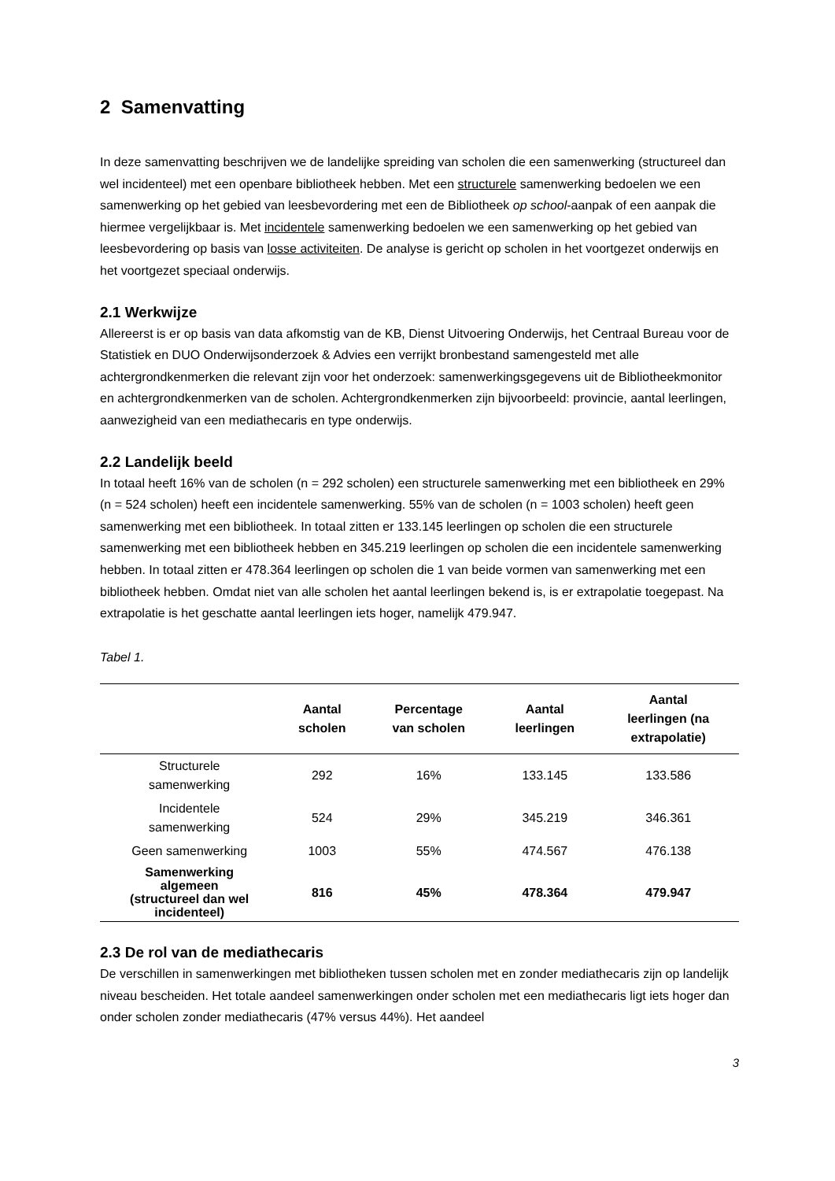2 Samenvatting
In deze samenvatting beschrijven we de landelijke spreiding van scholen die een samenwerking (structureel dan wel incidenteel) met een openbare bibliotheek hebben. Met een structurele samenwerking bedoelen we een samenwerking op het gebied van leesbevordering met een de Bibliotheek op school-aanpak of een aanpak die hiermee vergelijkbaar is. Met incidentele samenwerking bedoelen we een samenwerking op het gebied van leesbevordering op basis van losse activiteiten. De analyse is gericht op scholen in het voortgezet onderwijs en het voortgezet speciaal onderwijs.
2.1 Werkwijze
Allereerst is er op basis van data afkomstig van de KB, Dienst Uitvoering Onderwijs, het Centraal Bureau voor de Statistiek en DUO Onderwijsonderzoek & Advies een verrijkt bronbestand samengesteld met alle achtergrondkenmerken die relevant zijn voor het onderzoek: samenwerkingsgegevens uit de Bibliotheekmonitor en achtergrondkenmerken van de scholen. Achtergrondkenmerken zijn bijvoorbeeld: provincie, aantal leerlingen, aanwezigheid van een mediathecaris en type onderwijs.
2.2 Landelijk beeld
In totaal heeft 16% van de scholen (n = 292 scholen) een structurele samenwerking met een bibliotheek en 29% (n = 524 scholen) heeft een incidentele samenwerking. 55% van de scholen (n = 1003 scholen) heeft geen samenwerking met een bibliotheek. In totaal zitten er 133.145 leerlingen op scholen die een structurele samenwerking met een bibliotheek hebben en 345.219 leerlingen op scholen die een incidentele samenwerking hebben. In totaal zitten er 478.364 leerlingen op scholen die 1 van beide vormen van samenwerking met een bibliotheek hebben. Omdat niet van alle scholen het aantal leerlingen bekend is, is er extrapolatie toegepast. Na extrapolatie is het geschatte aantal leerlingen iets hoger, namelijk 479.947.
Tabel 1.
| | Aantal scholen | Percentage van scholen | Aantal leerlingen | Aantal leerlingen (na extrapolatie) |
| --- | --- | --- | --- | --- |
| Structurele samenwerking | 292 | 16% | 133.145 | 133.586 |
| Incidentele samenwerking | 524 | 29% | 345.219 | 346.361 |
| Geen samenwerking | 1003 | 55% | 474.567 | 476.138 |
| Samenwerking algemeen (structureel dan wel incidenteel) | 816 | 45% | 478.364 | 479.947 |
2.3 De rol van de mediathecaris
De verschillen in samenwerkingen met bibliotheken tussen scholen met en zonder mediathecaris zijn op landelijk niveau bescheiden. Het totale aandeel samenwerkingen onder scholen met een mediathecaris ligt iets hoger dan onder scholen zonder mediathecaris (47% versus 44%). Het aandeel
3